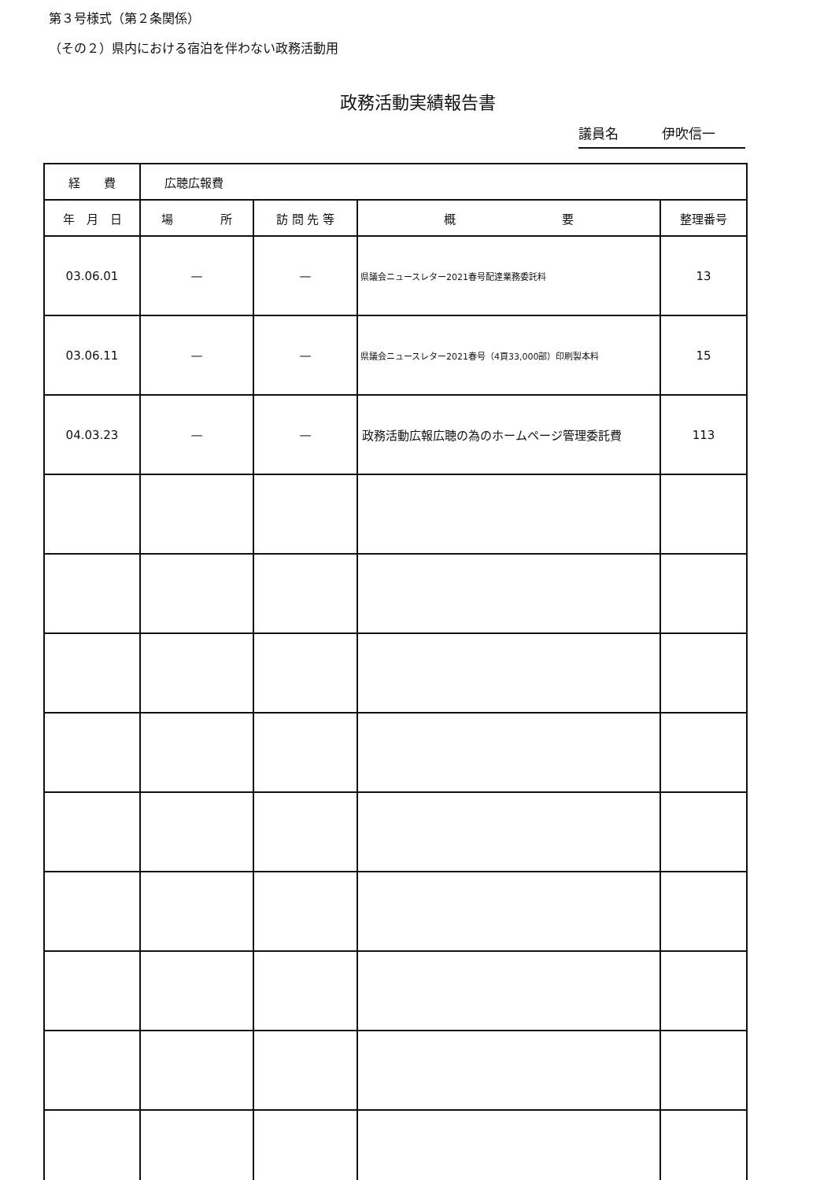第３号様式（第２条関係）
（その２）県内における宿泊を伴わない政務活動用
政務活動実績報告書
議員名 伊吹信一
| 経 費 | 広聴広報費 | | | |
| 年 月 日 | 場 所 | 訪 問 先 等 | 概 要 | 整理番号 |
| 03.06.01 | — | — | 県議会ニュースレター2021春号配達業務委託料 | 13 |
| 03.06.11 | — | — | 県議会ニュースレター2021春号（4頁33,000部）印刷製本料 | 15 |
| 04.03.23 | — | — | 政務活動広報広聴の為のホームページ管理委託費 | 113 |